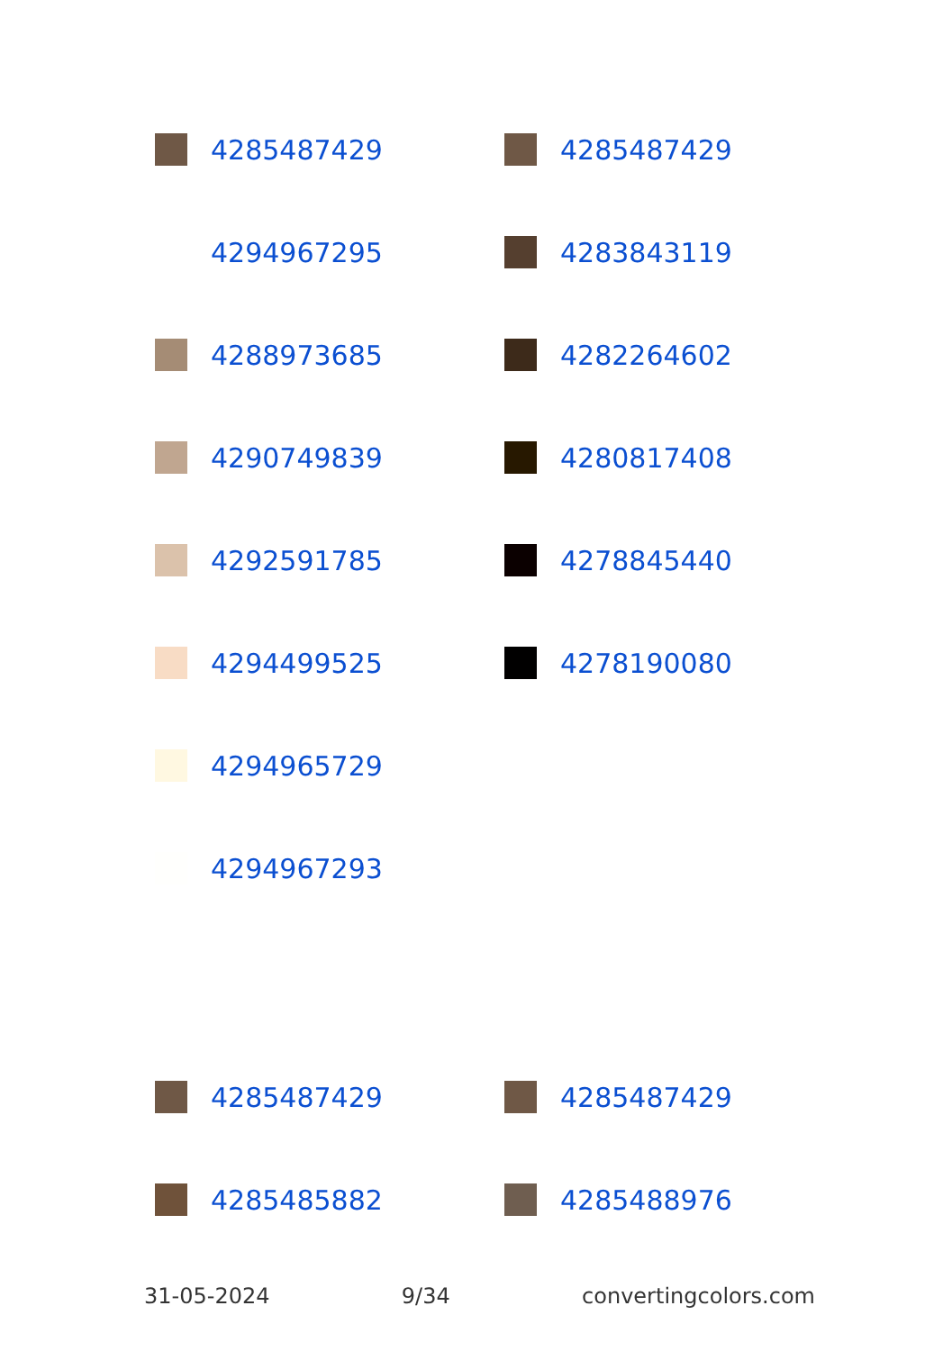4285487429 4285487429
4294967295 4283843119
4288973685 4282264602
4290749839 4280817408
4292591785 4278845440
4294499525 4278190080
4294965729
4294967293
4285487429 4285487429
4285485882 4285488976
31-05-2024 9/34 convertingcolors.com